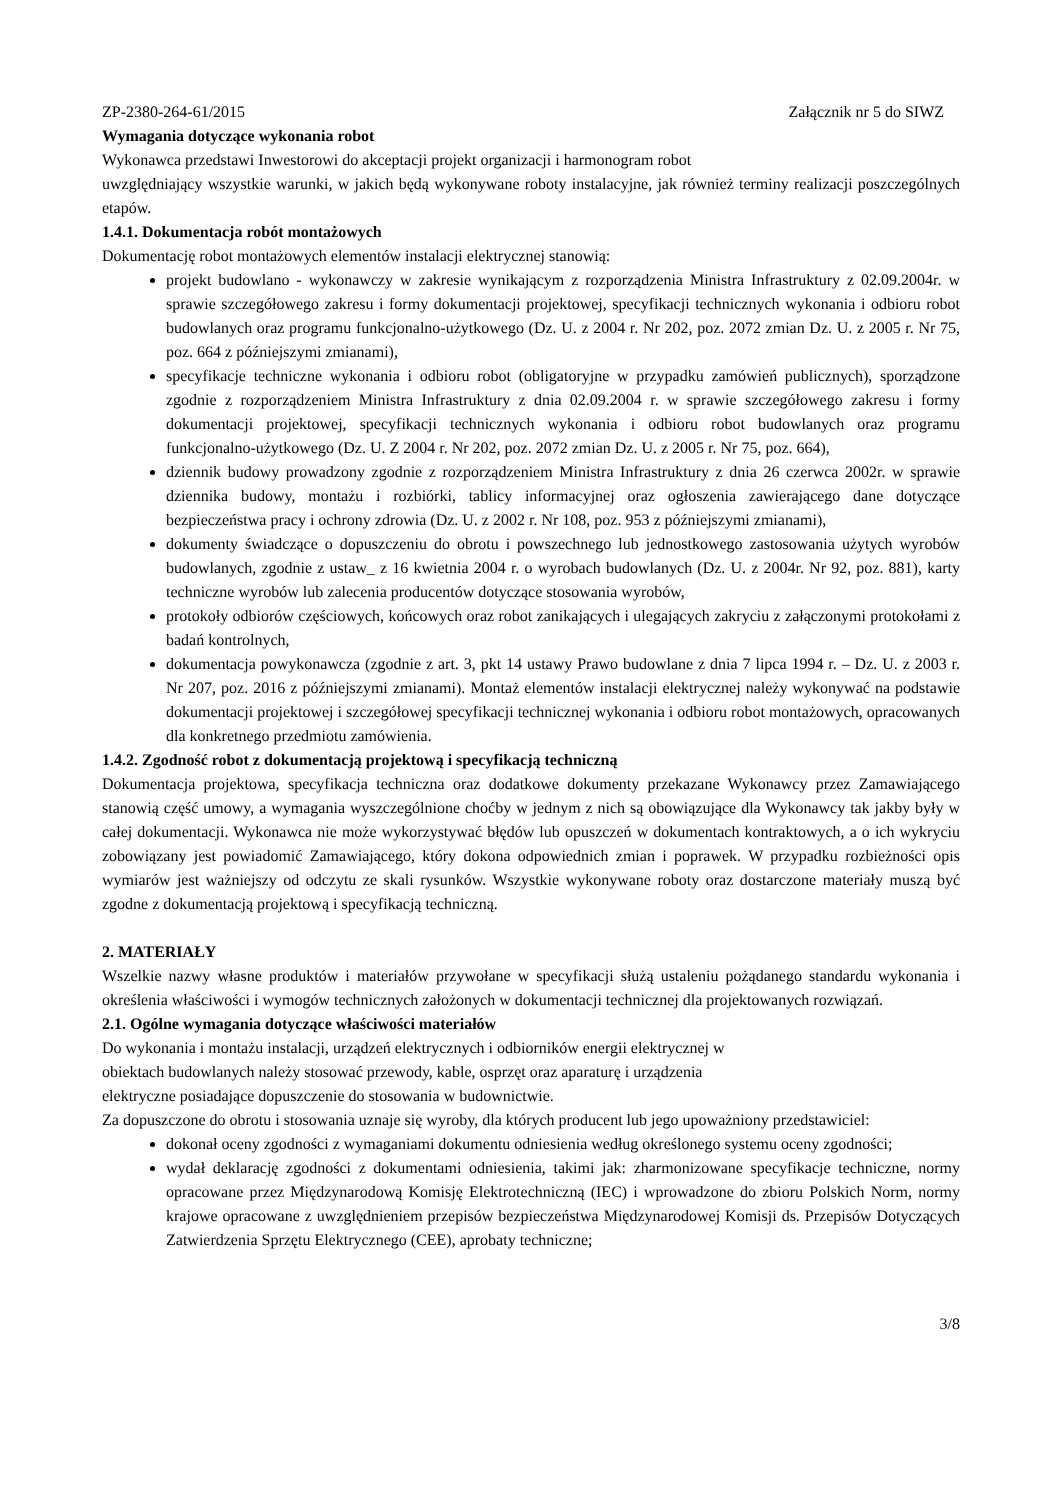ZP-2380-264-61/2015 Załącznik nr 5 do SIWZ
Wymagania dotyczące wykonania robot
Wykonawca przedstawi Inwestorowi do akceptacji projekt organizacji i harmonogram robot
uwzględniający wszystkie warunki, w jakich będą wykonywane roboty instalacyjne, jak również terminy realizacji poszczególnych etapów.
1.4.1. Dokumentacja robót montażowych
Dokumentację robot montażowych elementów instalacji elektrycznej stanowią:
projekt budowlano - wykonawczy w zakresie wynikającym z rozporządzenia Ministra Infrastruktury z 02.09.2004r. w sprawie szczegółowego zakresu i formy dokumentacji projektowej, specyfikacji technicznych wykonania i odbioru robot budowlanych oraz programu funkcjonalno-użytkowego (Dz. U. z 2004 r. Nr 202, poz. 2072 zmian Dz. U. z 2005 r. Nr 75, poz. 664 z późniejszymi zmianami),
specyfikacje techniczne wykonania i odbioru robot (obligatoryjne w przypadku zamówień publicznych), sporządzone zgodnie z rozporządzeniem Ministra Infrastruktury z dnia 02.09.2004 r. w sprawie szczegółowego zakresu i formy dokumentacji projektowej, specyfikacji technicznych wykonania i odbioru robot budowlanych oraz programu funkcjonalno-użytkowego (Dz. U. Z 2004 r. Nr 202, poz. 2072 zmian Dz. U. z 2005 r. Nr 75, poz. 664),
dziennik budowy prowadzony zgodnie z rozporządzeniem Ministra Infrastruktury z dnia 26 czerwca 2002r. w sprawie dziennika budowy, montażu i rozbiórki, tablicy informacyjnej oraz ogłoszenia zawierającego dane dotyczące bezpieczeństwa pracy i ochrony zdrowia (Dz. U. z 2002 r. Nr 108, poz. 953 z późniejszymi zmianami),
dokumenty świadczące o dopuszczeniu do obrotu i powszechnego lub jednostkowego zastosowania użytych wyrobów budowlanych, zgodnie z ustaw_ z 16 kwietnia 2004 r. o wyrobach budowlanych (Dz. U. z 2004r. Nr 92, poz. 881), karty techniczne wyrobów lub zalecenia producentów dotyczące stosowania wyrobów,
protokoły odbiorów częściowych, końcowych oraz robot zanikających i ulegających zakryciu z załączonymi protokołami z badań kontrolnych,
dokumentacja powykonawcza (zgodnie z art. 3, pkt 14 ustawy Prawo budowlane z dnia 7 lipca 1994 r. – Dz. U. z 2003 r. Nr 207, poz. 2016 z późniejszymi zmianami). Montaż elementów instalacji elektrycznej należy wykonywać na podstawie dokumentacji projektowej i szczegółowej specyfikacji technicznej wykonania i odbioru robot montażowych, opracowanych dla konkretnego przedmiotu zamówienia.
1.4.2. Zgodność robot z dokumentacją projektową i specyfikacją techniczną
Dokumentacja projektowa, specyfikacja techniczna oraz dodatkowe dokumenty przekazane Wykonawcy przez Zamawiającego stanowią część umowy, a wymagania wyszczególnione choćby w jednym z nich są obowiązujące dla Wykonawcy tak jakby były w całej dokumentacji. Wykonawca nie może wykorzystywać błędów lub opuszczeń w dokumentach kontraktowych, a o ich wykryciu zobowiązany jest powiadomić Zamawiającego, który dokona odpowiednich zmian i poprawek. W przypadku rozbieżności opis wymiarów jest ważniejszy od odczytu ze skali rysunków. Wszystkie wykonywane roboty oraz dostarczone materiały muszą być zgodne z dokumentacją projektową i specyfikacją techniczną.
2. MATERIAŁY
Wszelkie nazwy własne produktów i materiałów przywołane w specyfikacji służą ustaleniu pożądanego standardu wykonania i określenia właściwości i wymogów technicznych założonych w dokumentacji technicznej dla projektowanych rozwiązań.
2.1. Ogólne wymagania dotyczące właściwości materiałów
Do wykonania i montażu instalacji, urządzeń elektrycznych i odbiorników energii elektrycznej w
obiektach budowlanych należy stosować przewody, kable, osprzęt oraz aparaturę i urządzenia
elektryczne posiadające dopuszczenie do stosowania w budownictwie.
Za dopuszczone do obrotu i stosowania uznaje się wyroby, dla których producent lub jego upoważniony przedstawiciel:
dokonał oceny zgodności z wymaganiami dokumentu odniesienia według określonego systemu oceny zgodności;
wydał deklarację zgodności z dokumentami odniesienia, takimi jak: zharmonizowane specyfikacje techniczne, normy opracowane przez Międzynarodową Komisję Elektrotechniczną (IEC) i wprowadzone do zbioru Polskich Norm, normy krajowe opracowane z uwzględnieniem przepisów bezpieczeństwa Międzynarodowej Komisji ds. Przepisów Dotyczących Zatwierdzenia Sprzętu Elektrycznego (CEE), aprobaty techniczne;
3/8